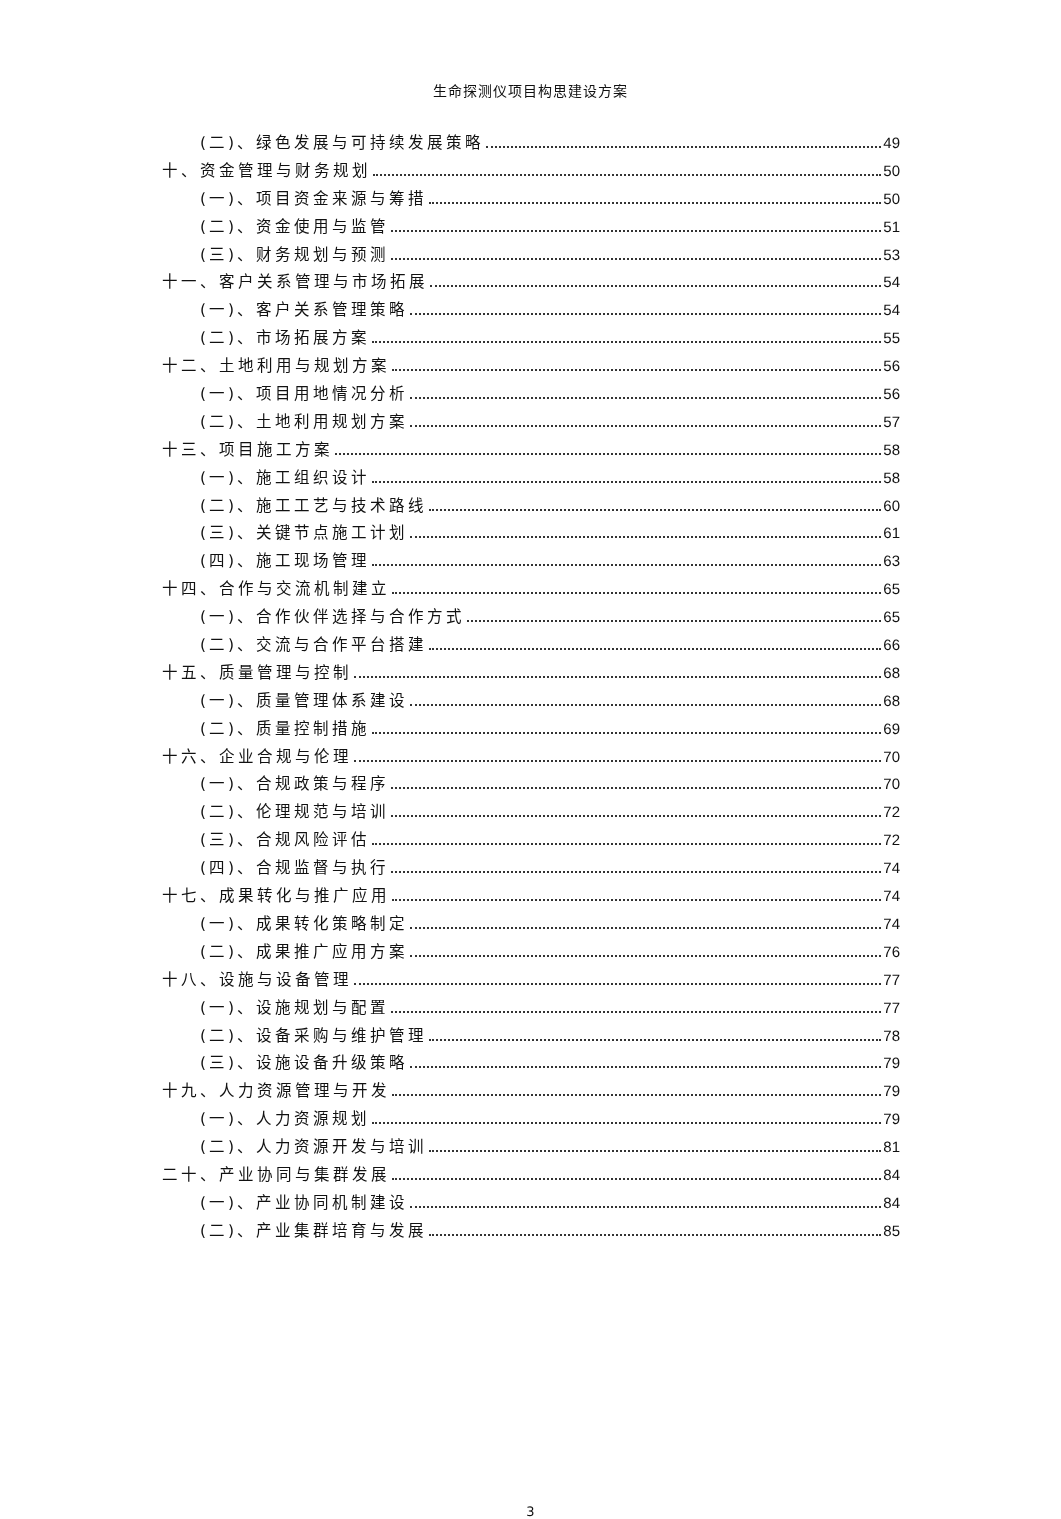生命探测仪项目构思建设方案
(二)、绿色发展与可持续发展策略 49
十、资金管理与财务规划 50
(一)、项目资金来源与筹措 50
(二)、资金使用与监管 51
(三)、财务规划与预测 53
十一、客户关系管理与市场拓展 54
(一)、客户关系管理策略 54
(二)、市场拓展方案 55
十二、土地利用与规划方案 56
(一)、项目用地情况分析 56
(二)、土地利用规划方案 57
十三、项目施工方案 58
(一)、施工组织设计 58
(二)、施工工艺与技术路线 60
(三)、关键节点施工计划 61
(四)、施工现场管理 63
十四、合作与交流机制建立 65
(一)、合作伙伴选择与合作方式 65
(二)、交流与合作平台搭建 66
十五、质量管理与控制 68
(一)、质量管理体系建设 68
(二)、质量控制措施 69
十六、企业合规与伦理 70
(一)、合规政策与程序 70
(二)、伦理规范与培训 72
(三)、合规风险评估 72
(四)、合规监督与执行 74
十七、成果转化与推广应用 74
(一)、成果转化策略制定 74
(二)、成果推广应用方案 76
十八、设施与设备管理 77
(一)、设施规划与配置 77
(二)、设备采购与维护管理 78
(三)、设施设备升级策略 79
十九、人力资源管理与开发 79
(一)、人力资源规划 79
(二)、人力资源开发与培训 81
二十、产业协同与集群发展 84
(一)、产业协同机制建设 84
(二)、产业集群培育与发展 85
3